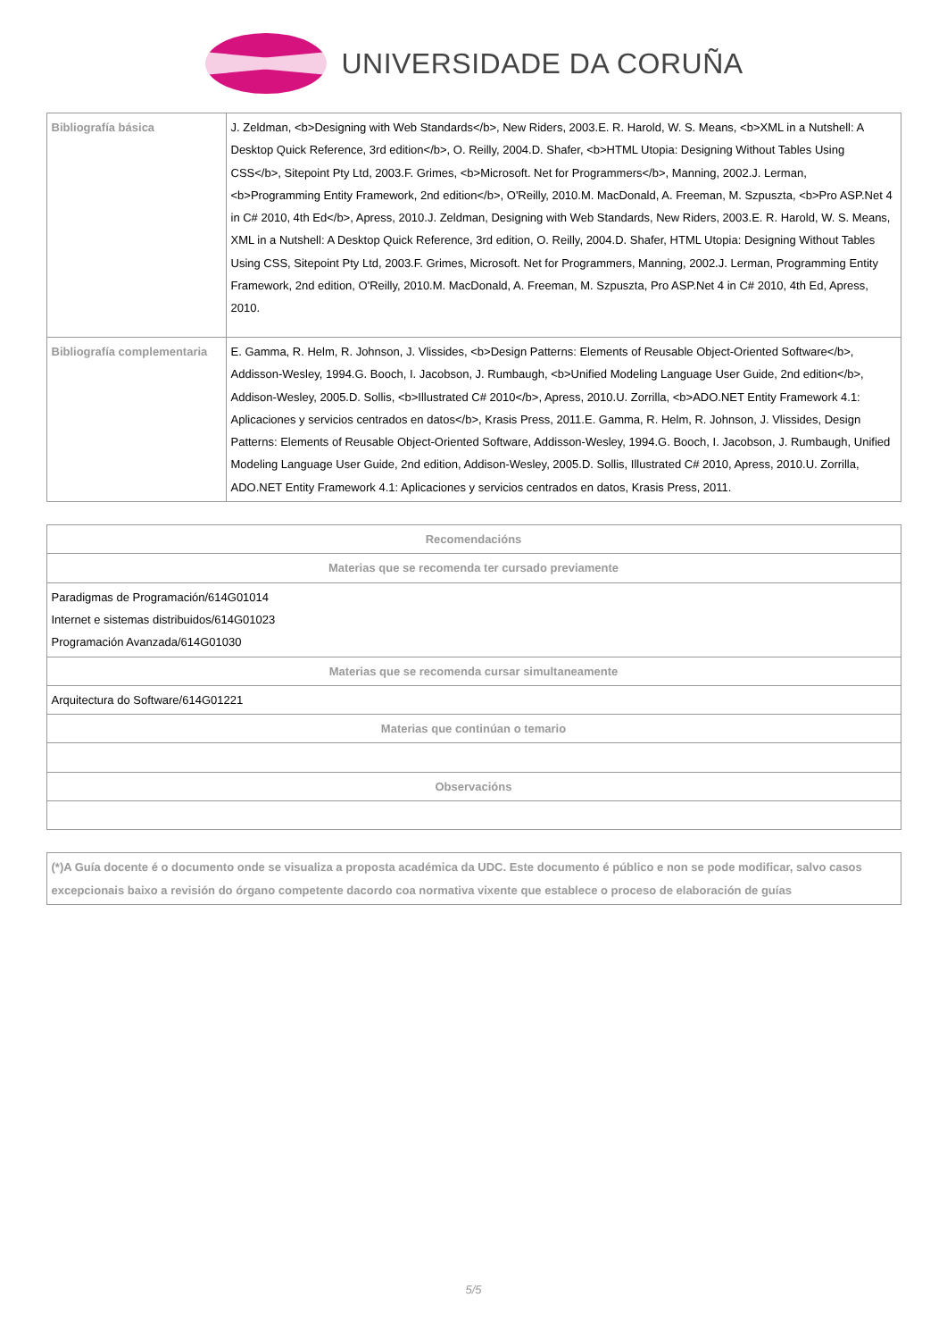UNIVERSIDADE DA CORUÑA
| Bibliografía básica | J. Zeldman, <b>Designing with Web Standards</b>, New Riders, 2003.E. R. Harold, W. S. Means, <b>XML in a Nutshell: A Desktop Quick Reference, 3rd edition</b>, O. Reilly, 2004.D. Shafer, <b>HTML Utopia: Designing Without Tables Using CSS</b>, Sitepoint Pty Ltd, 2003.F. Grimes, <b>Microsoft. Net for Programmers</b>, Manning, 2002.J. Lerman, <b>Programming Entity Framework, 2nd edition</b>, O'Reilly, 2010.M. MacDonald, A. Freeman, M. Szpuszta, <b>Pro ASP.Net 4 in C# 2010, 4th Ed</b>, Apress, 2010.J. Zeldman, Designing with Web Standards, New Riders, 2003.E. R. Harold, W. S. Means, XML in a Nutshell: A Desktop Quick Reference, 3rd edition, O. Reilly, 2004.D. Shafer, HTML Utopia: Designing Without Tables Using CSS, Sitepoint Pty Ltd, 2003.F. Grimes, Microsoft. Net for Programmers, Manning, 2002.J. Lerman, Programming Entity Framework, 2nd edition, O'Reilly, 2010.M. MacDonald, A. Freeman, M. Szpuszta, Pro ASP.Net 4 in C# 2010, 4th Ed, Apress, 2010. |
| Bibliografía complementaria | E. Gamma, R. Helm, R. Johnson, J. Vlissides, <b>Design Patterns: Elements of Reusable Object-Oriented Software</b>, Addisson-Wesley, 1994.G. Booch, I. Jacobson, J. Rumbaugh, <b>Unified Modeling Language User Guide, 2nd edition</b>, Addison-Wesley, 2005.D. Sollis, <b>Illustrated C# 2010</b>, Apress, 2010.U. Zorrilla, <b>ADO.NET Entity Framework 4.1: Aplicaciones y servicios centrados en datos</b>, Krasis Press, 2011.E. Gamma, R. Helm, R. Johnson, J. Vlissides, Design Patterns: Elements of Reusable Object-Oriented Software, Addisson-Wesley, 1994.G. Booch, I. Jacobson, J. Rumbaugh, Unified Modeling Language User Guide, 2nd edition, Addison-Wesley, 2005.D. Sollis, Illustrated C# 2010, Apress, 2010.U. Zorrilla, ADO.NET Entity Framework 4.1: Aplicaciones y servicios centrados en datos, Krasis Press, 2011. |
| Recomendacións |
| --- |
| Materias que se recomenda ter cursado previamente |
| Paradigmas de Programación/614G01014 Internet e sistemas distribuidos/614G01023 Programación Avanzada/614G01030 |
| Materias que se recomenda cursar simultaneamente |
| Arquitectura do Software/614G01221 |
| Materias que continúan o temario |
| Observacións |
(*)A Guía docente é o documento onde se visualiza a proposta académica da UDC. Este documento é público e non se pode modificar, salvo casos excepcionais baixo a revisión do órgano competente dacordo coa normativa vixente que establece o proceso de elaboración de guías
5/5